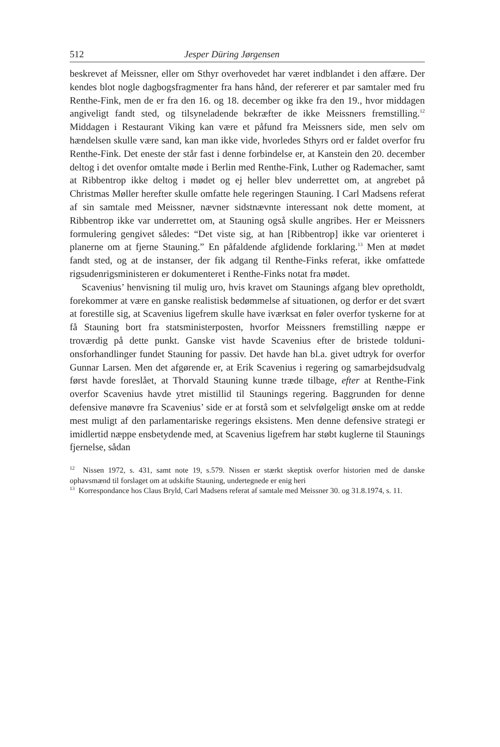512 Jesper Düring Jørgensen
beskrevet af Meissner, eller om Sthyr overhovedet har været indblandet i den affære. Der kendes blot nogle dagbogsfragmenter fra hans hånd, der refererer et par samtaler med fru Renthe-Fink, men de er fra den 16. og 18. december og ikke fra den 19., hvor middagen angiveligt fandt sted, og tilsyneladende bekræfter de ikke Meissners fremstilling.<sup>12</sup> Middagen i Restaurant Viking kan være et påfund fra Meissners side, men selv om hændelsen skulle være sand, kan man ikke vide, hvorledes Sthyrs ord er faldet overfor fru Renthe-Fink. Det eneste der står fast i denne forbindelse er, at Kanstein den 20. december deltog i det ovenfor omtalte møde i Berlin med Renthe-Fink, Luther og Rademacher, samt at Ribbentrop ikke deltog i mødet og ej heller blev underrettet om, at angrebet på Christmas Møller herefter skulle omfatte hele regeringen Stauning. I Carl Madsens referat af sin samtale med Meissner, nævner sidstnævnte interessant nok dette moment, at Ribbentrop ikke var underrettet om, at Stauning også skulle angribes. Her er Meissners formulering gengivet således: “Det viste sig, at han [Ribbentrop] ikke var orienteret i planerne om at fjerne Stauning.” En påfaldende afglidende forklaring.<sup>13</sup> Men at mødet fandt sted, og at de instanser, der fik adgang til Renthe-Finks referat, ikke omfattede rigsudenrigsministeren er dokumenteret i Renthe-Finks notat fra mødet.
Scavenius’ henvisning til mulig uro, hvis kravet om Staunings afgang blev opretholdt, forekommer at være en ganske realistisk bedømmelse af situationen, og derfor er det svært at forestille sig, at Scavenius ligefrem skulle have iværksat en føler overfor tyskerne for at få Stauning bort fra statsministerposten, hvorfor Meissners fremstilling næppe er troværdig på dette punkt. Ganske vist havde Scavenius efter de bristede tolduni­onsforhandlinger fundet Stauning for passiv. Det havde han bl.a. givet udtryk for overfor Gunnar Larsen. Men det afgørende er, at Erik Scavenius i regering og samarbejdsudvalg først havde foreslået, at Thorvald Stauning kunne træde tilbage, efter at Renthe-Fink overfor Scavenius havde ytret mistillid til Staunings regering. Baggrunden for denne defensive manøvre fra Scavenius’ side er at forstå som et selvfølgeligt ønske om at redde mest muligt af den parlamentariske regerings eksistens. Men denne defensive strategi er imidlertid næppe ensbetydende med, at Scavenius ligefrem har støbt kuglerne til Staunings fjernelse, sådan
<sup>12</sup> Nissen 1972, s. 431, samt note 19, s.579. Nissen er stærkt skeptisk overfor historien med de danske ophavsmænd til forslaget om at udskifte Stauning, undertegnede er enig heri
<sup>13</sup> Korrespondance hos Claus Bryld, Carl Madsens referat af samtale med Meissner 30. og 31.8.1974, s. 11.